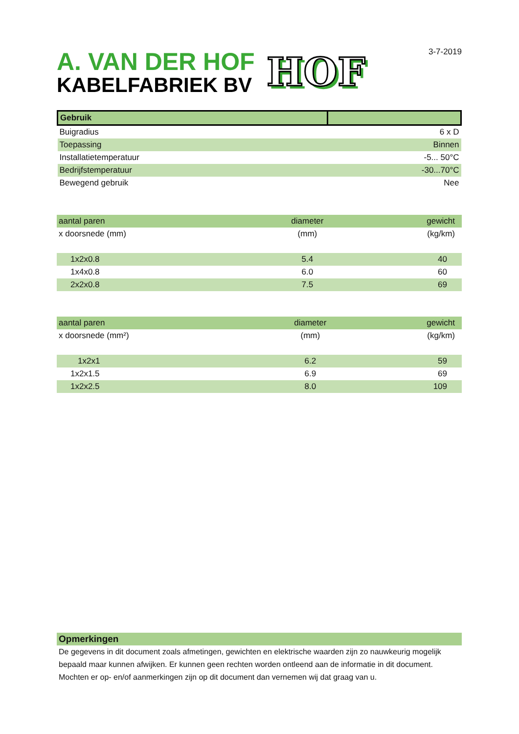A. VAN DER HOF
KABELFABRIEK BV
HOF
3-7-2019
| Gebruik | |
| --- | --- |
| Buigradius | 6 x D |
| Toepassing | Binnen |
| Installatietemperatuur | -5... 50°C |
| Bedrijfstemperatuur | -30...70°C |
| Bewegend gebruik | Nee |
| aantal paren | diameter | gewicht |
| --- | --- | --- |
| x doorsnede (mm) | (mm) | (kg/km) |
| 1x2x0.8 | 5.4 | 40 |
| 1x4x0.8 | 6.0 | 60 |
| 2x2x0.8 | 7.5 | 69 |
| aantal paren | diameter | gewicht |
| --- | --- | --- |
| x doorsnede (mm²) | (mm) | (kg/km) |
| 1x2x1 | 6.2 | 59 |
| 1x2x1.5 | 6.9 | 69 |
| 1x2x2.5 | 8.0 | 109 |
| Opmerkingen |
| --- |
De gegevens in dit document zoals afmetingen, gewichten en elektrische waarden zijn zo nauwkeurig mogelijk bepaald maar kunnen afwijken. Er kunnen geen rechten worden ontleend aan de informatie in dit document. Mochten er op- en/of aanmerkingen zijn op dit document dan vernemen wij dat graag van u.